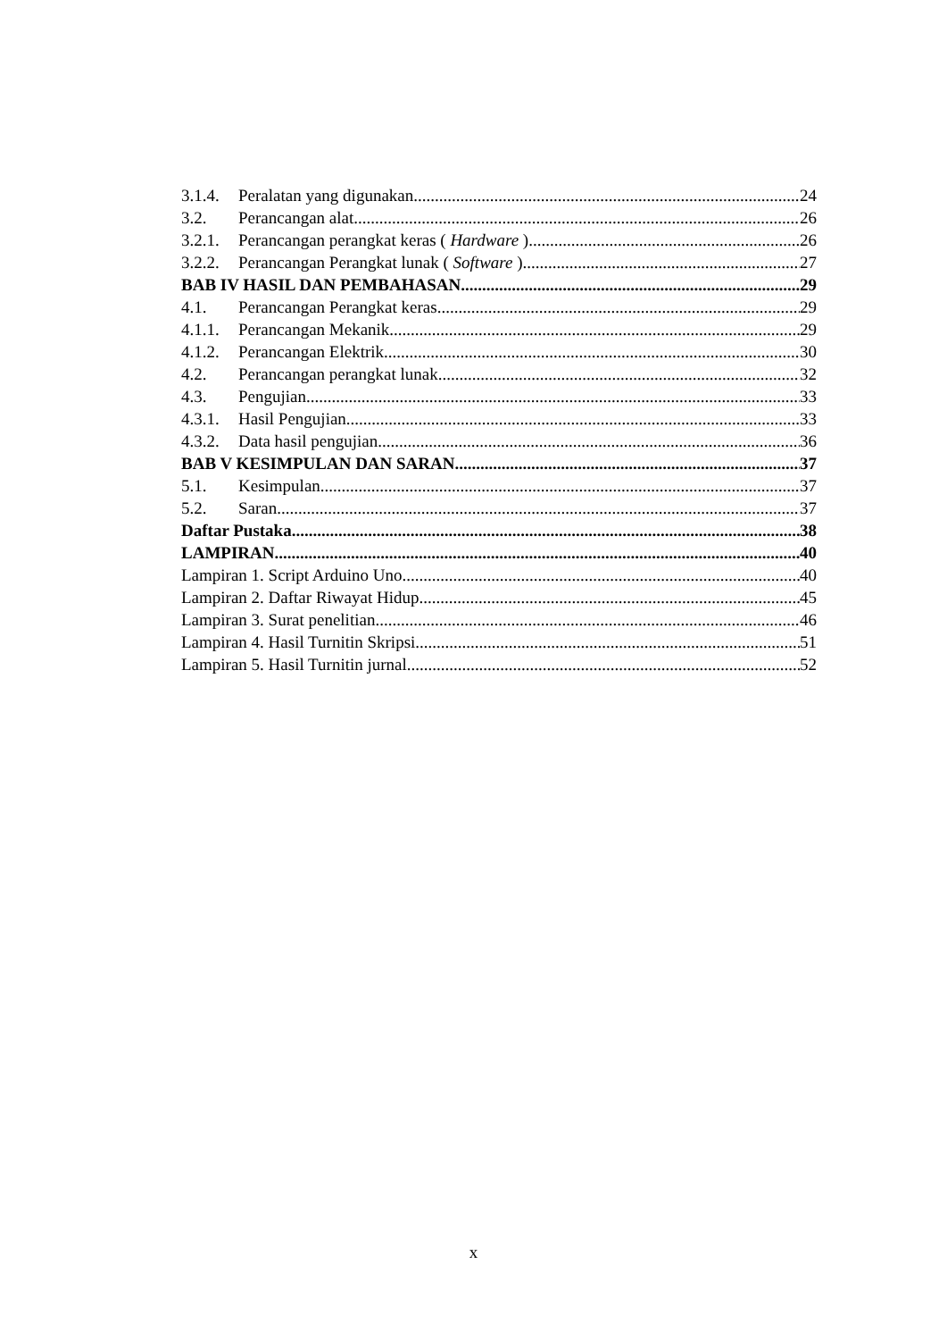3.1.4. Peralatan yang digunakan 24
3.2. Perancangan alat 26
3.2.1. Perancangan perangkat keras ( Hardware ) 26
3.2.2. Perancangan Perangkat lunak ( Software ) 27
BAB IV HASIL DAN PEMBAHASAN 29
4.1. Perancangan Perangkat keras 29
4.1.1. Perancangan Mekanik 29
4.1.2. Perancangan Elektrik 30
4.2. Perancangan perangkat lunak 32
4.3. Pengujian 33
4.3.1. Hasil Pengujian 33
4.3.2. Data hasil pengujian 36
BAB V KESIMPULAN DAN SARAN 37
5.1. Kesimpulan 37
5.2. Saran 37
Daftar Pustaka 38
LAMPIRAN 40
Lampiran 1. Script Arduino Uno 40
Lampiran 2. Daftar Riwayat Hidup 45
Lampiran 3. Surat penelitian 46
Lampiran 4. Hasil Turnitin Skripsi 51
Lampiran 5. Hasil Turnitin jurnal 52
x